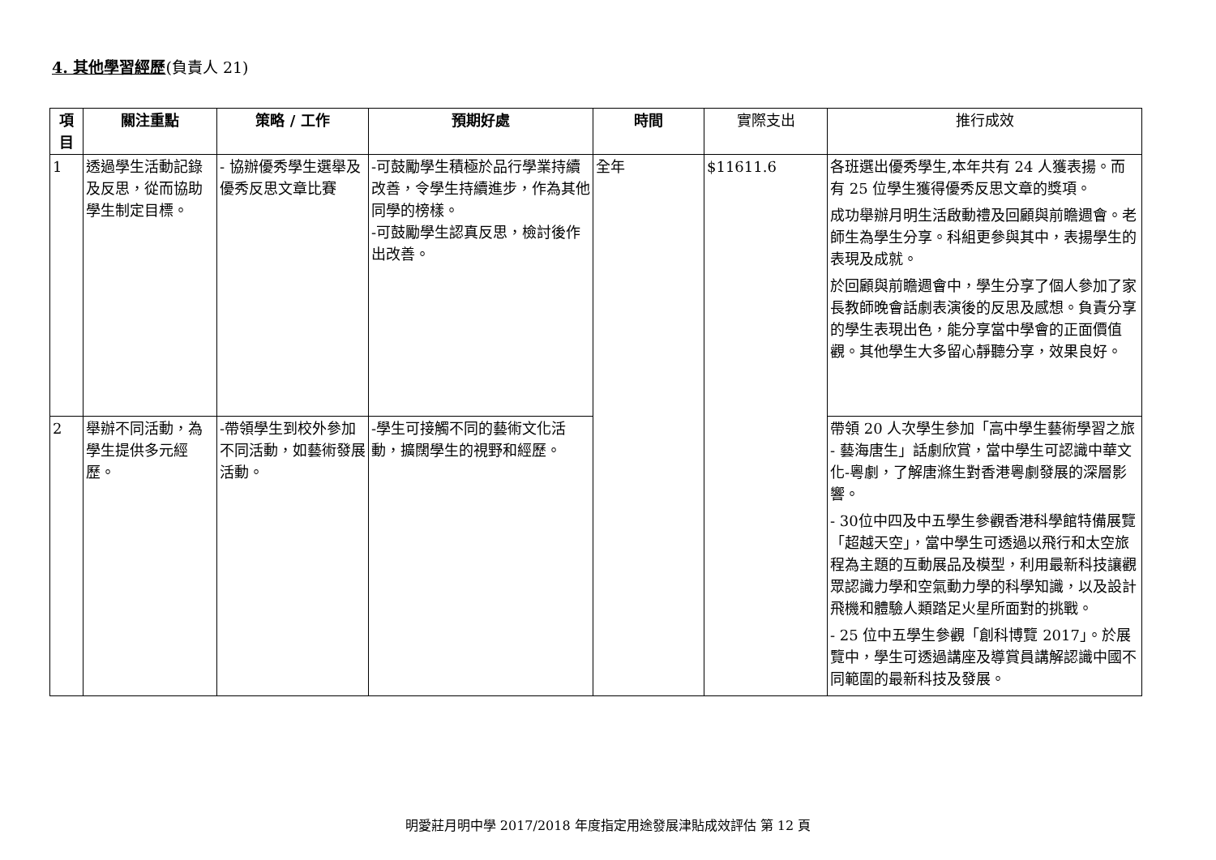4. 其他學習經歷(負責人 21)
| 項目 | 關注重點 | 策略 / 工作 | 預期好處 | 時間 | 實際支出 | 推行成效 |
| --- | --- | --- | --- | --- | --- | --- |
| 1 | 透過學生活動記錄及反思，從而協助學生制定目標。 | - 協辦優秀學生選舉及優秀反思文章比賽 | -可鼓勵學生積極於品行學業持續改善，令學生持續進步，作為其他同學的榜樣。 -可鼓勵學生認真反思，檢討後作出改善。 | 全年 | $11611.6 | 各班選出優秀學生,本年共有 24 人獲表揚。而有 25 位學生獲得優秀反思文章的獎項。 成功舉辦月明生活啟動禮及回顧與前瞻週會。老師生為學生分享。科組更參與其中，表揚學生的表現及成就。 於回顧與前瞻週會中，學生分享了個人參加了家長教師晚會話劇表演後的反思及感想。負責分享的學生表現出色，能分享當中學會的正面價值觀。其他學生大多留心靜聽分享，效果良好。 |
| 2 | 舉辦不同活動，為學生提供多元經歷。 | -帶領學生到校外參加不同活動，如藝術發展活動。 | -學生可接觸不同的藝術文化活動，擴闊學生的視野和經歷。 | | | 帶領 20 人次學生參加「高中學生藝術學習之旅 - 藝海唐生」話劇欣賞，當中學生可認識中華文化-粵劇，了解唐滌生對香港粵劇發展的深層影響。 - 30位中四及中五學生參觀香港科學館特備展覽「超越天空」，當中學生可透過以飛行和太空旅程為主題的互動展品及模型，利用最新科技讓觀眾認識力學和空氣動力學的科學知識，以及設計飛機和體驗人類踏足火星所面對的挑戰。 - 25 位中五學生參觀「創科博覽 2017」。於展覽中，學生可透過講座及導賞員講解認識中國不同範圍的最新科技及發展。 |
明愛莊月明中學 2017/2018 年度指定用途發展津貼成效評估 第 12 頁